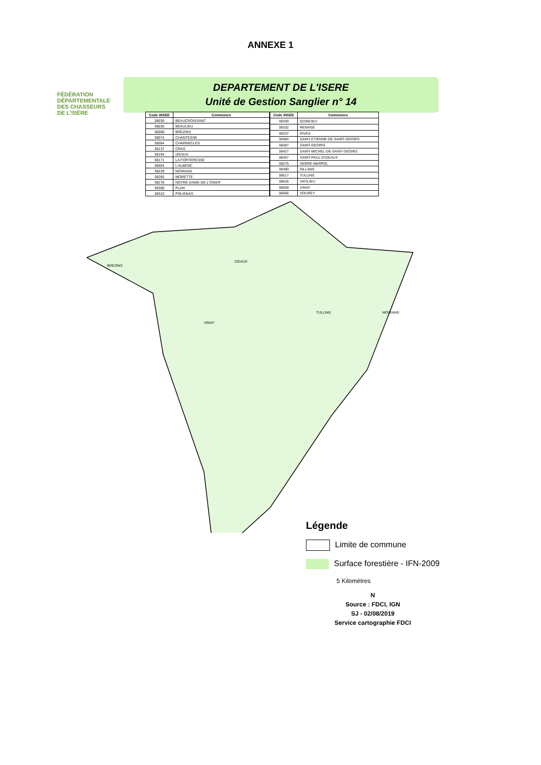ANNEXE 1
FÉDÉRATION
DÉPARTEMENTALE
DES CHASSEURS
DE L'ISÈRE
DEPARTEMENT DE L'ISERE
Unité de Gestion Sanglier n° 14
| Code INSEE | Communes |
| --- | --- |
| 38030 | BEAUCROISSANT |
| 38035 | BEAULIEU |
| 38058 | BREZINS |
| 38074 | CHANTESSE |
| 38084 | CHARNECLES |
| 38137 | CRAS |
| 38194 | IZEAUX |
| 38171 | LA FORTERESSE |
| 38004 | L'ALBENC |
| 38239 | MOIRANS |
| 38265 | MORETTE |
| 38278 | NOTRE-DAME-DE-L'OSIER |
| 38308 | PLAN |
| 38310 | POLIENAS |
| Code INSEE | Communes |
| --- | --- |
| 38330 | QUINCIEU |
| 38332 | RENAGE |
| 38337 | RIVES |
| 38384 | SAINT-ETIENNE-DE-SAINT-GEOIRS |
| 38387 | SAINT-GEOIRS |
| 38427 | SAINT-MICHEL-DE-SAINT-GEOIRS |
| 38457 | SAINT-PAUL-D'IZEAUX |
| 38275 | SERRE-NERPOL |
| 38490 | SILLANS |
| 38517 | TULLINS |
| 38526 | VATILIEU |
| 38559 | VINAY |
| 38566 | VOUREY |
BREZINS
IZEAUX
TULLINS
MOIRANS
VINAY
Légende
Limite de commune
Surface forestière - IFN-2009
5 Kilomètres
N
Source : FDCI, IGN
SJ - 02/08/2019
Service cartographie FDCI